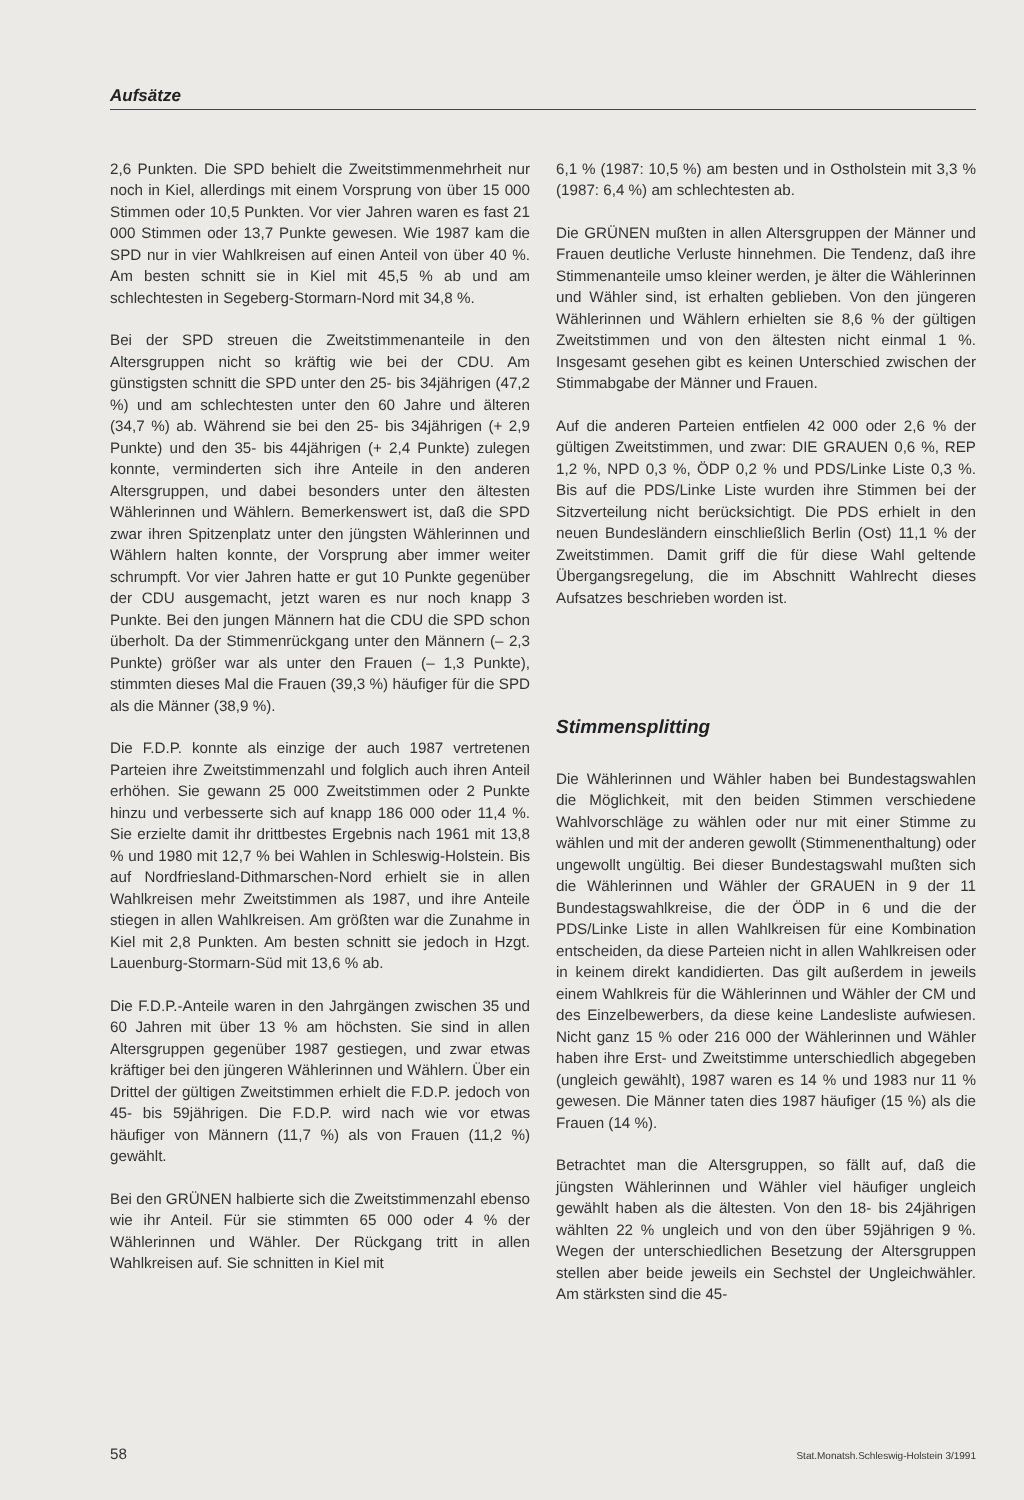Aufsätze
2,6 Punkten. Die SPD behielt die Zweitstimmenmehrheit nur noch in Kiel, allerdings mit einem Vorsprung von über 15 000 Stimmen oder 10,5 Punkten. Vor vier Jahren waren es fast 21 000 Stimmen oder 13,7 Punkte gewesen. Wie 1987 kam die SPD nur in vier Wahlkreisen auf einen Anteil von über 40 %. Am besten schnitt sie in Kiel mit 45,5 % ab und am schlechtesten in Segeberg-Stormarn-Nord mit 34,8 %.
Bei der SPD streuen die Zweitstimmenanteile in den Altersgruppen nicht so kräftig wie bei der CDU. Am günstigsten schnitt die SPD unter den 25- bis 34jährigen (47,2 %) und am schlechtesten unter den 60 Jahre und älteren (34,7 %) ab. Während sie bei den 25- bis 34jährigen (+ 2,9 Punkte) und den 35- bis 44jährigen (+ 2,4 Punkte) zulegen konnte, verminderten sich ihre Anteile in den anderen Altersgruppen, und dabei besonders unter den ältesten Wählerinnen und Wählern. Bemerkenswert ist, daß die SPD zwar ihren Spitzenplatz unter den jüngsten Wählerinnen und Wählern halten konnte, der Vorsprung aber immer weiter schrumpft. Vor vier Jahren hatte er gut 10 Punkte gegenüber der CDU ausgemacht, jetzt waren es nur noch knapp 3 Punkte. Bei den jungen Männern hat die CDU die SPD schon überholt. Da der Stimmenrückgang unter den Männern (– 2,3 Punkte) größer war als unter den Frauen (– 1,3 Punkte), stimmten dieses Mal die Frauen (39,3 %) häufiger für die SPD als die Männer (38,9 %).
Die F.D.P. konnte als einzige der auch 1987 vertretenen Parteien ihre Zweitstimmenzahl und folglich auch ihren Anteil erhöhen. Sie gewann 25 000 Zweitstimmen oder 2 Punkte hinzu und verbesserte sich auf knapp 186 000 oder 11,4 %. Sie erzielte damit ihr drittbestes Ergebnis nach 1961 mit 13,8 % und 1980 mit 12,7 % bei Wahlen in Schleswig-Holstein. Bis auf Nordfriesland-Dithmarschen-Nord erhielt sie in allen Wahlkreisen mehr Zweitstimmen als 1987, und ihre Anteile stiegen in allen Wahlkreisen. Am größten war die Zunahme in Kiel mit 2,8 Punkten. Am besten schnitt sie jedoch in Hzgt. Lauenburg-Stormarn-Süd mit 13,6 % ab.
Die F.D.P.-Anteile waren in den Jahrgängen zwischen 35 und 60 Jahren mit über 13 % am höchsten. Sie sind in allen Altersgruppen gegenüber 1987 gestiegen, und zwar etwas kräftiger bei den jüngeren Wählerinnen und Wählern. Über ein Drittel der gültigen Zweitstimmen erhielt die F.D.P. jedoch von 45- bis 59jährigen. Die F.D.P. wird nach wie vor etwas häufiger von Männern (11,7 %) als von Frauen (11,2 %) gewählt.
Bei den GRÜNEN halbierte sich die Zweitstimmenzahl ebenso wie ihr Anteil. Für sie stimmten 65 000 oder 4 % der Wählerinnen und Wähler. Der Rückgang tritt in allen Wahlkreisen auf. Sie schnitten in Kiel mit
6,1 % (1987: 10,5 %) am besten und in Ostholstein mit 3,3 % (1987: 6,4 %) am schlechtesten ab.
Die GRÜNEN mußten in allen Altersgruppen der Männer und Frauen deutliche Verluste hinnehmen. Die Tendenz, daß ihre Stimmenanteile umso kleiner werden, je älter die Wählerinnen und Wähler sind, ist erhalten geblieben. Von den jüngeren Wählerinnen und Wählern erhielten sie 8,6 % der gültigen Zweitstimmen und von den ältesten nicht einmal 1 %. Insgesamt gesehen gibt es keinen Unterschied zwischen der Stimmabgabe der Männer und Frauen.
Auf die anderen Parteien entfielen 42 000 oder 2,6 % der gültigen Zweitstimmen, und zwar: DIE GRAUEN 0,6 %, REP 1,2 %, NPD 0,3 %, ÖDP 0,2 % und PDS/Linke Liste 0,3 %. Bis auf die PDS/Linke Liste wurden ihre Stimmen bei der Sitzverteilung nicht berücksichtigt. Die PDS erhielt in den neuen Bundesländern einschließlich Berlin (Ost) 11,1 % der Zweitstimmen. Damit griff die für diese Wahl geltende Übergangsregelung, die im Abschnitt Wahlrecht dieses Aufsatzes beschrieben worden ist.
Stimmensplitting
Die Wählerinnen und Wähler haben bei Bundestagswahlen die Möglichkeit, mit den beiden Stimmen verschiedene Wahlvorschläge zu wählen oder nur mit einer Stimme zu wählen und mit der anderen gewollt (Stimmenenthaltung) oder ungewollt ungültig. Bei dieser Bundestagswahl mußten sich die Wählerinnen und Wähler der GRAUEN in 9 der 11 Bundestagswahlkreise, die der ÖDP in 6 und die der PDS/Linke Liste in allen Wahlkreisen für eine Kombination entscheiden, da diese Parteien nicht in allen Wahlkreisen oder in keinem direkt kandidierten. Das gilt außerdem in jeweils einem Wahlkreis für die Wählerinnen und Wähler der CM und des Einzelbewerbers, da diese keine Landesliste aufwiesen. Nicht ganz 15 % oder 216 000 der Wählerinnen und Wähler haben ihre Erst- und Zweitstimme unterschiedlich abgegeben (ungleich gewählt), 1987 waren es 14 % und 1983 nur 11 % gewesen. Die Männer taten dies 1987 häufiger (15 %) als die Frauen (14 %).
Betrachtet man die Altersgruppen, so fällt auf, daß die jüngsten Wählerinnen und Wähler viel häufiger ungleich gewählt haben als die ältesten. Von den 18- bis 24jährigen wählten 22 % ungleich und von den über 59jährigen 9 %. Wegen der unterschiedlichen Besetzung der Altersgruppen stellen aber beide jeweils ein Sechstel der Ungleichwähler. Am stärksten sind die 45-
58 Stat.Monatsh.Schleswig-Holstein 3/1991